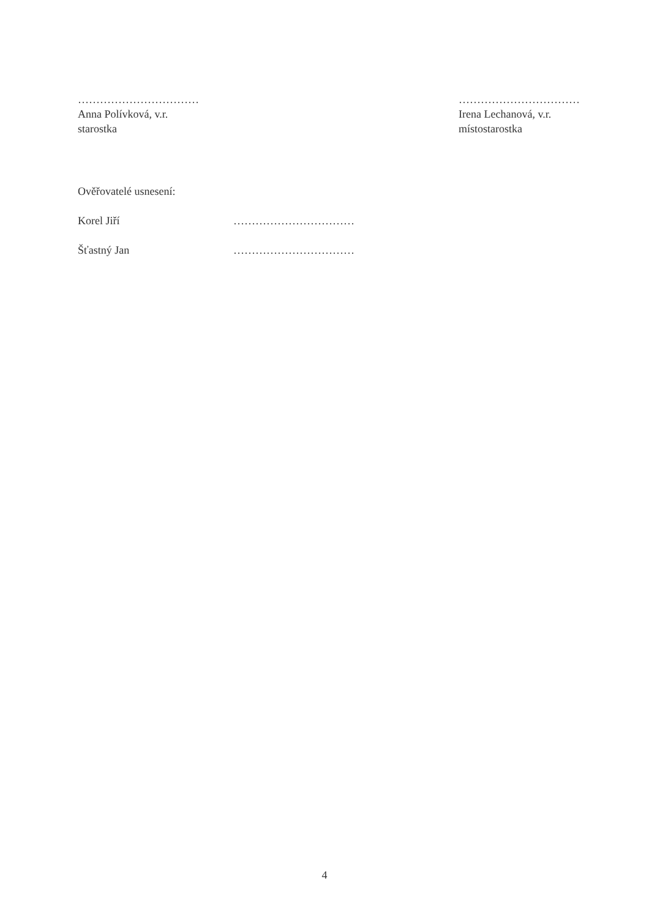……………………………
Anna Polívková, v.r.
starostka
……………………………
Irena Lechanová, v.r.
místostarostka
Ověřovatelé usnesení:
Korel Jiří ……………………………
Šťastný Jan ……………………………
4